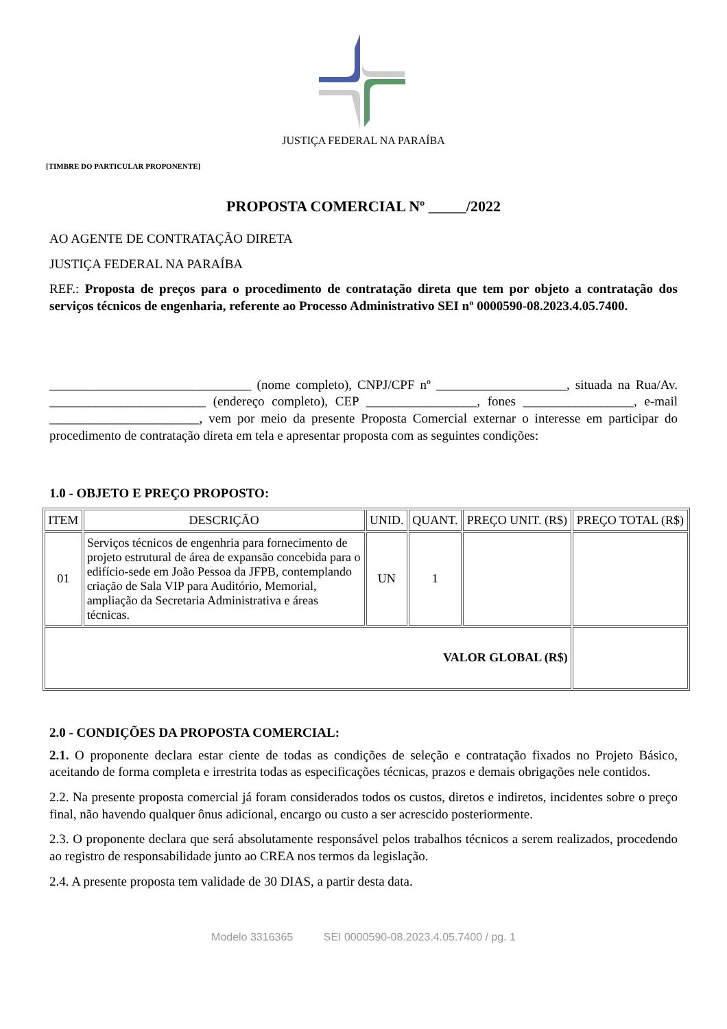JUSTIÇA FEDERAL NA PARAÍBA
[TIMBRE DO PARTICULAR PROPONENTE]
PROPOSTA COMERCIAL Nº _____/2022
AO AGENTE DE CONTRATAÇÃO DIRETA
JUSTIÇA FEDERAL NA PARAÍBA
REF.: Proposta de preços para o procedimento de contratação direta que tem por objeto a contratação dos serviços técnicos de engenharia, referente ao Processo Administrativo SEI nº 0000590-08.2023.4.05.7400.
_______________________________ (nome completo), CNPJ/CPF nº ____________________, situada na Rua/Av. ________________________ (endereço completo), CEP _________________, fones _________________, e-mail _______________________, vem por meio da presente Proposta Comercial externar o interesse em participar do procedimento de contratação direta em tela e apresentar proposta com as seguintes condições:
1.0 - OBJETO E PREÇO PROPOSTO:
| ITEM | DESCRIÇÃO | UNID. | QUANT. | PREÇO UNIT. (R$) | PREÇO TOTAL (R$) |
| --- | --- | --- | --- | --- | --- |
| 01 | Serviços técnicos de engenhria para fornecimento de projeto estrutural de área de expansão concebida para o edifício-sede em João Pessoa da JFPB, contemplando criação de Sala VIP para Auditório, Memorial, ampliação da Secretaria Administrativa e áreas técnicas. | UN | 1 | | |
| VALOR GLOBAL (R$) | | | | | |
2.0 - CONDIÇÕES DA PROPOSTA COMERCIAL:
2.1. O proponente declara estar ciente de todas as condições de seleção e contratação fixados no Projeto Básico, aceitando de forma completa e irrestrita todas as especificações técnicas, prazos e demais obrigações nele contidos.
2.2. Na presente proposta comercial já foram considerados todos os custos, diretos e indiretos, incidentes sobre o preço final, não havendo qualquer ônus adicional, encargo ou custo a ser acrescido posteriormente.
2.3. O proponente declara que será absolutamente responsável pelos trabalhos técnicos a serem realizados, procedendo ao registro de responsabilidade junto ao CREA nos termos da legislação.
2.4. A presente proposta tem validade de 30 DIAS, a partir desta data.
Modelo 3316365 SEI 0000590-08.2023.4.05.7400 / pg. 1